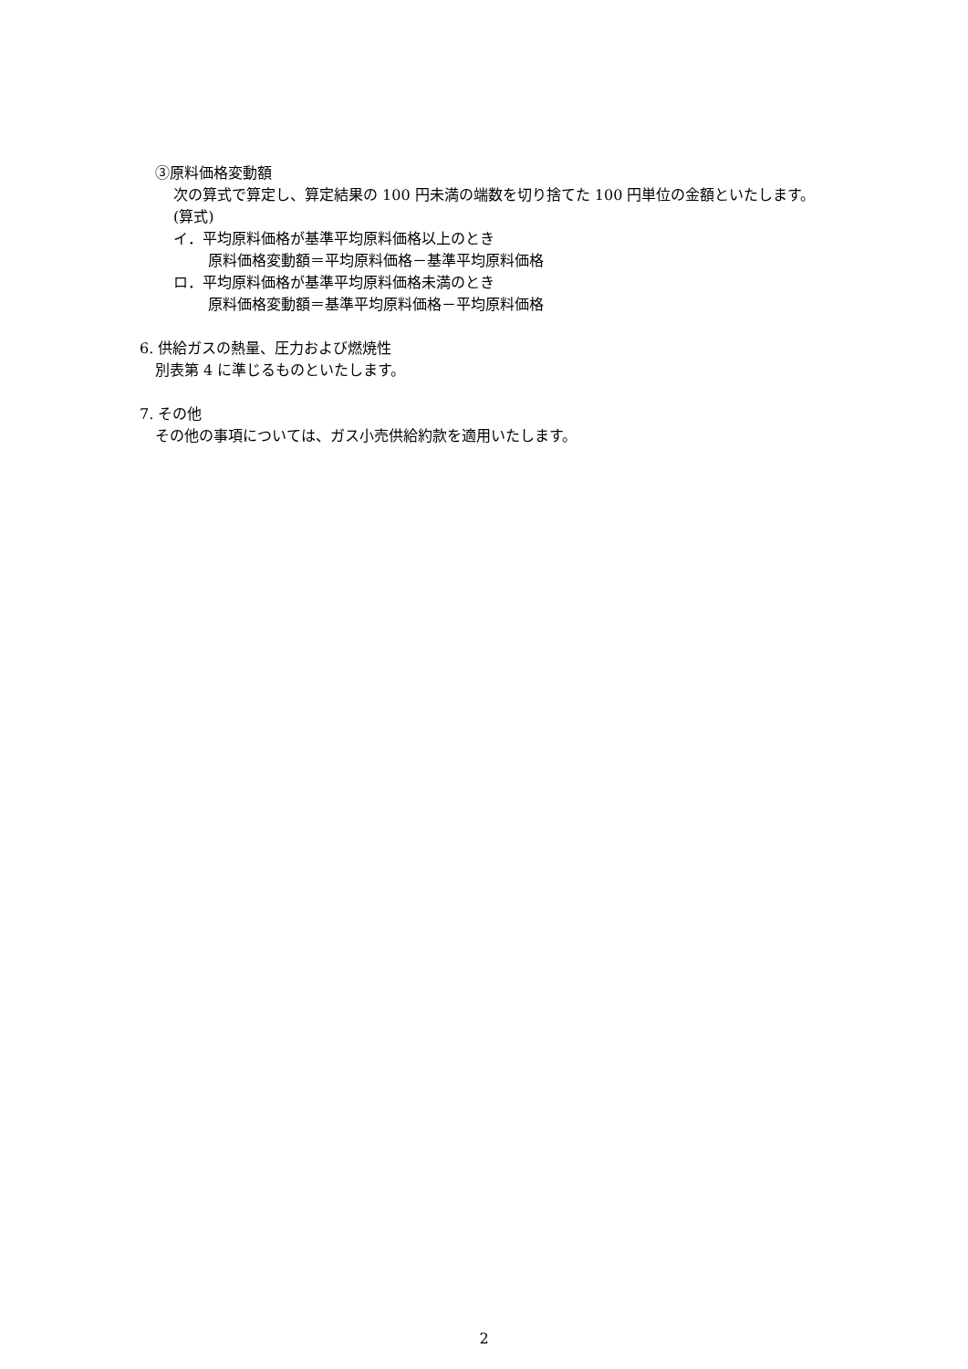③原料価格変動額
次の算式で算定し、算定結果の 100 円未満の端数を切り捨てた 100 円単位の金額といたします。
(算式)
イ．平均原料価格が基準平均原料価格以上のとき
原料価格変動額＝平均原料価格－基準平均原料価格
ロ．平均原料価格が基準平均原料価格未満のとき
原料価格変動額＝基準平均原料価格－平均原料価格
6. 供給ガスの熱量、圧力および燃焼性
別表第 4 に準じるものといたします。
7. その他
その他の事項については、ガス小売供給約款を適用いたします。
2